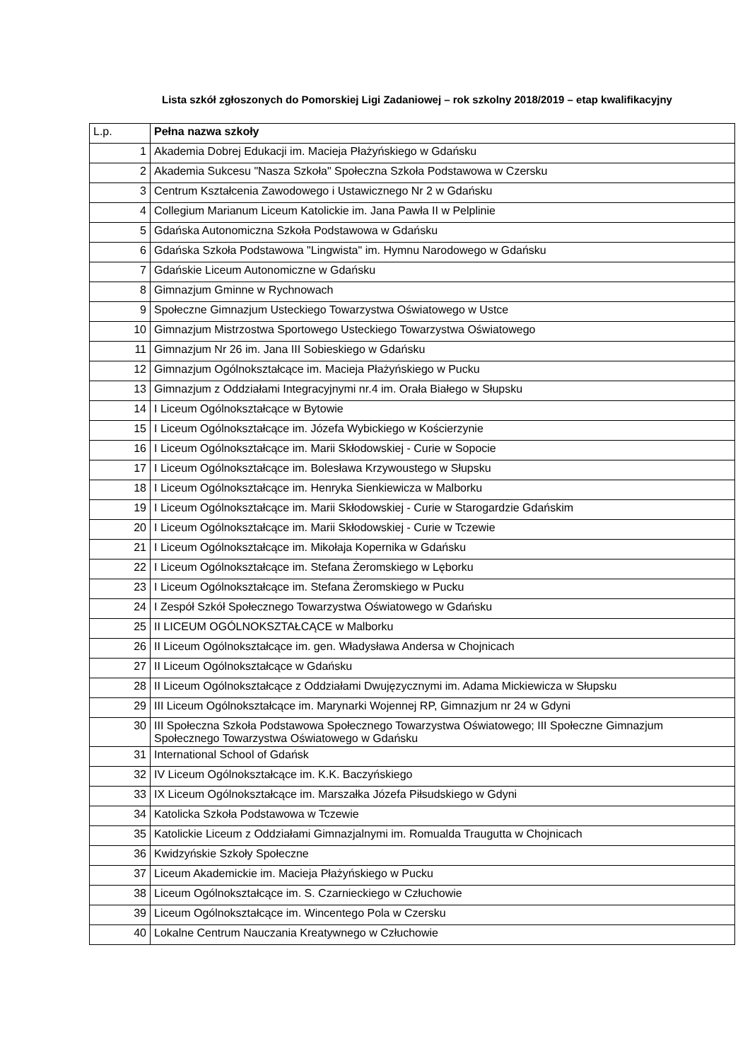Lista szkół zgłoszonych do Pomorskiej Ligi Zadaniowej – rok szkolny 2018/2019 – etap kwalifikacyjny
| L.p. | Pełna nazwa szkoły |
| --- | --- |
| 1 | Akademia Dobrej Edukacji im. Macieja Płażyńskiego w Gdańsku |
| 2 | Akademia Sukcesu "Nasza Szkoła" Społeczna Szkoła Podstawowa w Czersku |
| 3 | Centrum Kształcenia Zawodowego i Ustawicznego Nr 2 w Gdańsku |
| 4 | Collegium Marianum Liceum Katolickie im. Jana Pawła II w Pelplinie |
| 5 | Gdańska Autonomiczna Szkoła Podstawowa w Gdańsku |
| 6 | Gdańska Szkoła Podstawowa "Lingwista" im. Hymnu Narodowego w Gdańsku |
| 7 | Gdańskie Liceum Autonomiczne w Gdańsku |
| 8 | Gimnazjum Gminne w Rychnowach |
| 9 | Społeczne Gimnazjum Usteckiego Towarzystwa Oświatowego w Ustce |
| 10 | Gimnazjum Mistrzostwa Sportowego Usteckiego Towarzystwa Oświatowego |
| 11 | Gimnazjum Nr 26 im. Jana III Sobieskiego w Gdańsku |
| 12 | Gimnazjum Ogólnokształcące im. Macieja Płażyńskiego w Pucku |
| 13 | Gimnazjum z Oddziałami Integracyjnymi nr.4 im. Orała Białego w Słupsku |
| 14 | I Liceum Ogólnokształcące w Bytowie |
| 15 | I Liceum Ogólnokształcące im. Józefa Wybickiego w Kościerzynie |
| 16 | I Liceum Ogólnokształcące im. Marii Skłodowskiej - Curie w Sopocie |
| 17 | I Liceum Ogólnokształcące im. Bolesława Krzywoustego w Słupsku |
| 18 | I Liceum Ogólnokształcące im. Henryka Sienkiewicza w Malborku |
| 19 | I Liceum Ogólnokształcące im. Marii Skłodowskiej - Curie w Starogardzie Gdańskim |
| 20 | I Liceum Ogólnokształcące im. Marii Skłodowskiej - Curie w Tczewie |
| 21 | I Liceum Ogólnokształcące im. Mikołaja Kopernika w Gdańsku |
| 22 | I Liceum Ogólnokształcące im. Stefana Żeromskiego w Lęborku |
| 23 | I Liceum Ogólnokształcące im. Stefana Żeromskiego w Pucku |
| 24 | I Zespół Szkół Społecznego Towarzystwa Oświatowego w Gdańsku |
| 25 | II LICEUM OGÓLNOKSZTAŁCĄCE w Malborku |
| 26 | II Liceum Ogólnokształcące im. gen. Władysława Andersa w Chojnicach |
| 27 | II Liceum Ogólnokształcące w Gdańsku |
| 28 | II Liceum Ogólnokształcące z Oddziałami Dwujęzycznymi im. Adama Mickiewicza w Słupsku |
| 29 | III Liceum Ogólnokształcące im. Marynarki Wojennej RP, Gimnazjum nr 24 w Gdyni |
| 30 | III Społeczna Szkoła Podstawowa Społecznego Towarzystwa Oświatowego; III Społeczne Gimnazjum Społecznego Towarzystwa Oświatowego w Gdańsku |
| 31 | International School of Gdańsk |
| 32 | IV Liceum Ogólnokształcące im. K.K. Baczyńskiego |
| 33 | IX Liceum Ogólnokształcące im. Marszałka Józefa Piłsudskiego w Gdyni |
| 34 | Katolicka Szkoła Podstawowa w Tczewie |
| 35 | Katolickie Liceum z Oddziałami Gimnazjalnymi im. Romualda Traugutta w Chojnicach |
| 36 | Kwidzyńskie Szkoły Społeczne |
| 37 | Liceum Akademickie im. Macieja Płażyńskiego w Pucku |
| 38 | Liceum Ogólnokształcące im. S. Czarnieckiego w Człuchowie |
| 39 | Liceum Ogólnokształcące im. Wincentego Pola w Czersku |
| 40 | Lokalne Centrum Nauczania Kreatywnego w Człuchowie |